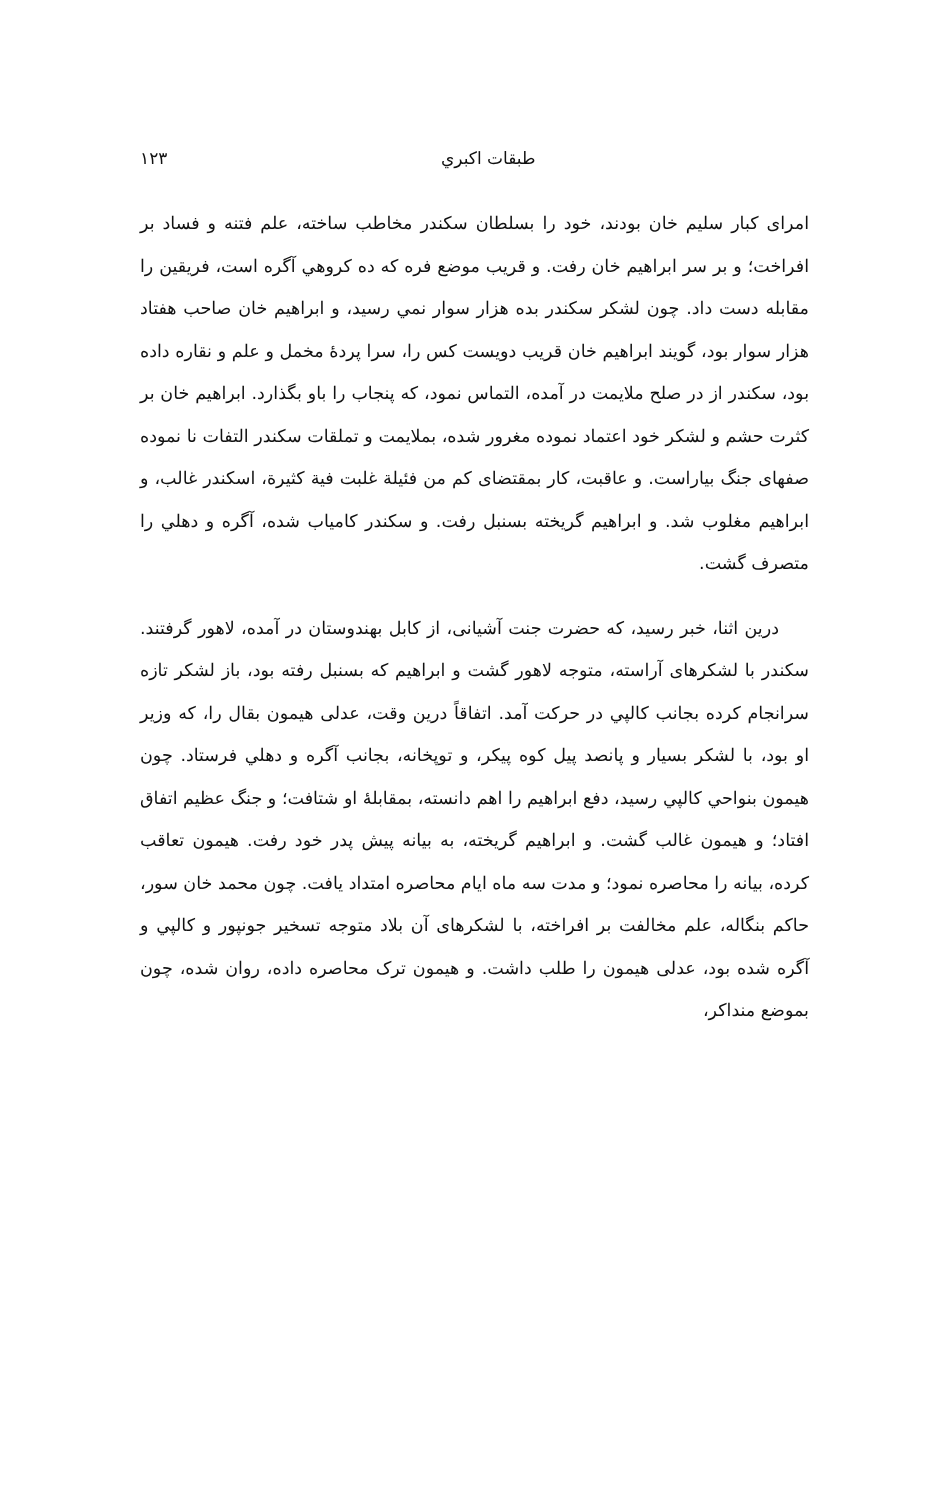طبقات اکبري ۱۲۳
امرای کبار سلیم خان بودند، خود را بسلطان سکندر مخاطب ساخته، علم فتنه و فساد بر افراخت؛ و بر سر ابراهیم خان رفت. و قریب موضع فره که ده کروهي آگره است، فریقین را مقابله دست داد. چون لشکر سکندر بده هزار سوار نمي رسید، و ابراهیم خان صاحب هفتاد هزار سوار بود، گویند ابراهیم خان قریب دویست کس را، سرا پردهٔ مخمل و علم و نقاره داده بود، سکندر از در صلح ملایمت در آمده، التماس نمود، که پنجاب را باو بگذارد. ابراهیم خان بر کثرت حشم و لشکر خود اعتماد نموده مغرور شده، بملایمت و تملقات سکندر التفات نا نموده صفهای جنگ بیاراست. و عاقبت، کار بمقتضای کم من فئیلة غلبت فیة کثیرة، اسکندر غالب، و ابراهیم مغلوب شد. و ابراهیم گریخته بسنبل رفت. و سکندر کامیاب شده، آگره و دهلي را متصرف گشت.
درین اثنا، خبر رسید، که حضرت جنت آشیانی، از کابل بهندوستان در آمده، لاهور گرفتند. سکندر با لشکرهای آراسته، متوجه لاهور گشت و ابراهیم که بسنبل رفته بود، باز لشکر تازه سرانجام کرده بجانب کالپي در حرکت آمد. اتفاقاً درین وقت، عدلی هیمون بقال را، که وزیر او بود، با لشکر بسیار و پانصد پیل کوه پیکر، و توپخانه، بجانب آگره و دهلي فرستاد. چون هیمون بنواحي کالپي رسید، دفع ابراهیم را اهم دانسته، بمقابلهٔ او شتافت؛ و جنگ عظیم اتفاق افتاد؛ و هیمون غالب گشت. و ابراهیم گریخته، به بیانه پیش پدر خود رفت. هیمون تعاقب کرده، بیانه را محاصره نمود؛ و مدت سه ماه ایام محاصره امتداد یافت. چون محمد خان سور، حاکم بنگاله، علم مخالفت بر افراخته، با لشکرهای آن بلاد متوجه تسخیر جونپور و کالپي و آگره شده بود، عدلی هیمون را طلب داشت. و هیمون ترک محاصره داده، روان شده، چون بموضع منداکر،